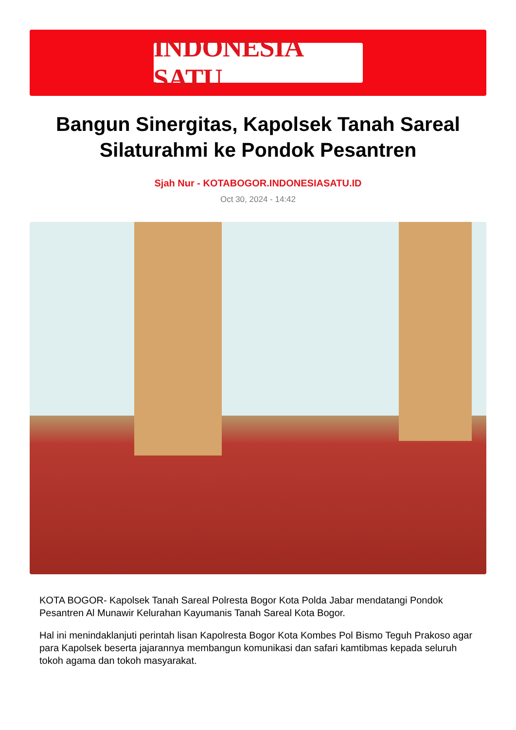INDONESIA SATU
Bangun Sinergitas, Kapolsek Tanah Sareal Silaturahmi ke Pondok Pesantren
Sjah Nur - KOTABOGOR.INDONESIASATU.ID
Oct 30, 2024 - 14:42
KOTA BOGOR- Kapolsek Tanah Sareal Polresta Bogor Kota Polda Jabar mendatangi Pondok Pesantren Al Munawir Kelurahan Kayumanis Tanah Sareal Kota Bogor.
Hal ini menindaklanjuti perintah lisan Kapolresta Bogor Kota Kombes Pol Bismo Teguh Prakoso agar para Kapolsek beserta jajarannya membangun komunikasi dan safari kamtibmas kepada seluruh tokoh agama dan tokoh masyarakat.